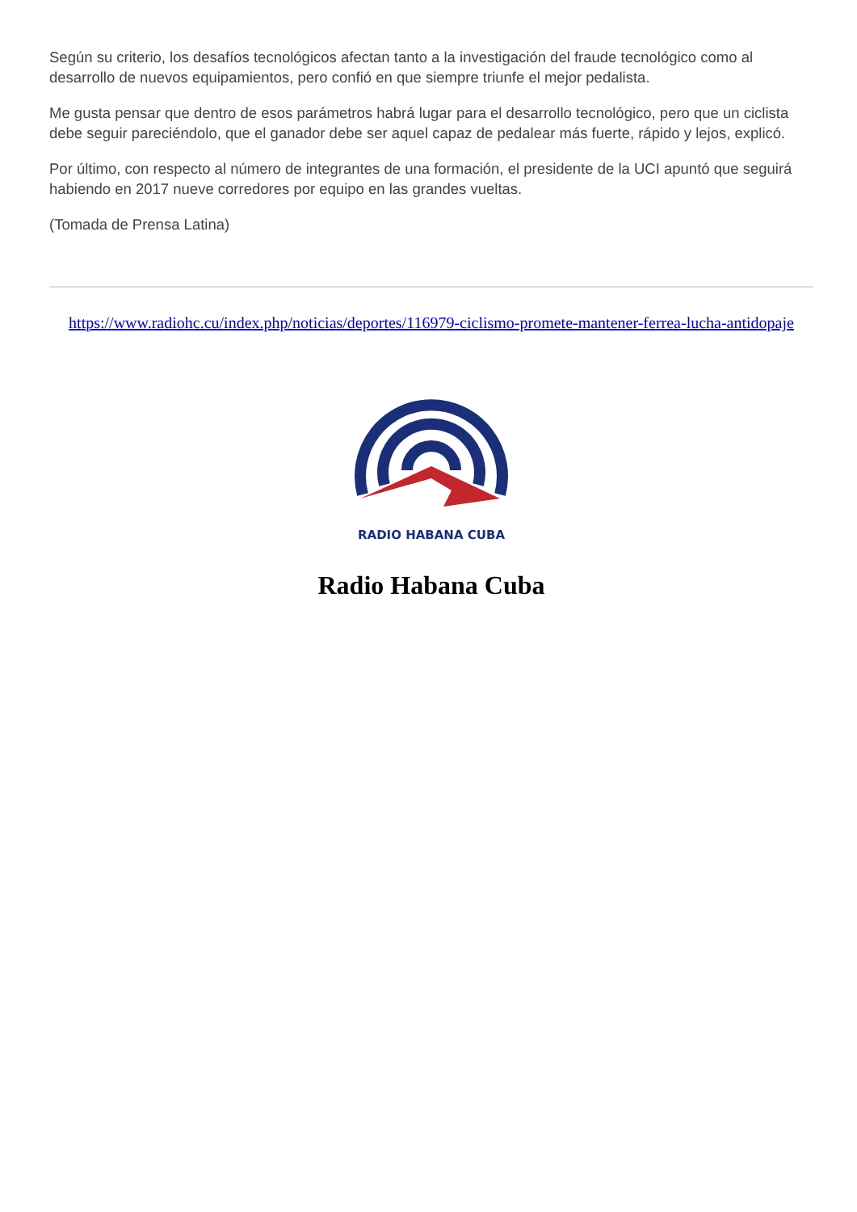Según su criterio, los desafíos tecnológicos afectan tanto a la investigación del fraude tecnológico como al desarrollo de nuevos equipamientos, pero confió en que siempre triunfe el mejor pedalista.
Me gusta pensar que dentro de esos parámetros habrá lugar para el desarrollo tecnológico, pero que un ciclista debe seguir pareciéndolo, que el ganador debe ser aquel capaz de pedalear más fuerte, rápido y lejos, explicó.
Por último, con respecto al número de integrantes de una formación, el presidente de la UCI apuntó que seguirá habiendo en 2017 nueve corredores por equipo en las grandes vueltas.
(Tomada de Prensa Latina)
https://www.radiohc.cu/index.php/noticias/deportes/116979-ciclismo-promete-mantener-ferrea-lucha-antidopaje
RADIO HABANA CUBA
Radio Habana Cuba